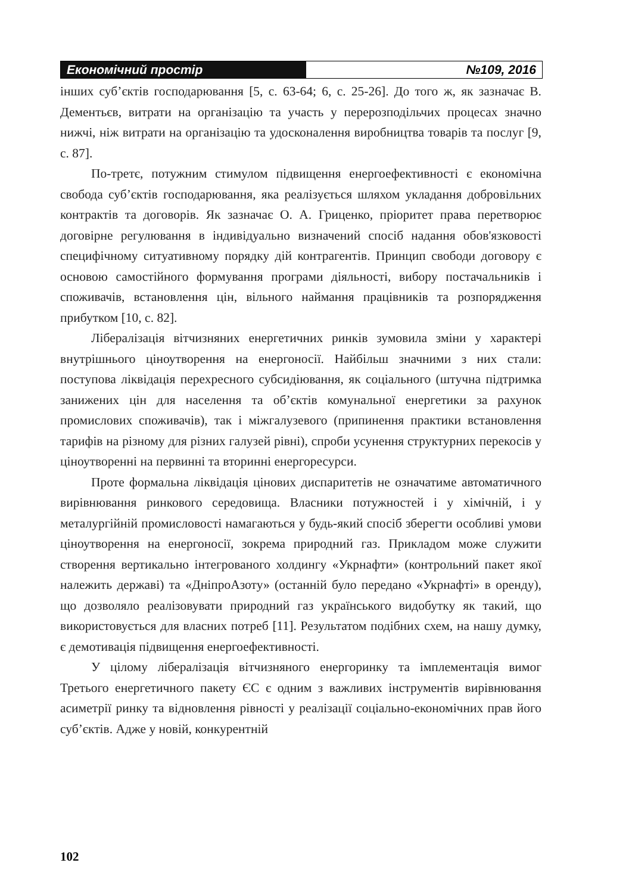Економічний простір №109, 2016
інших суб’єктів господарювання [5, с. 63-64; 6, с. 25-26]. До того ж, як зазначає В. Дементьєв, витрати на організацію та участь у перерозподільчих процесах значно нижчі, ніж витрати на організацію та удосконалення виробництва товарів та послуг [9, с. 87].
По-третє, потужним стимулом підвищення енергоефективності є економічна свобода суб’єктів господарювання, яка реалізується шляхом укладання добровільних контрактів та договорів. Як зазначає О. А. Гриценко, пріоритет права перетворює договірне регулювання в індивідуально визначений спосіб надання обов'язковості специфічному ситуативному порядку дій контрагентів. Принцип свободи договору є основою самостійного формування програми діяльності, вибору постачальників і споживачів, встановлення цін, вільного наймання працівників та розпорядження прибутком [10, с. 82].
Лібералізація вітчизняних енергетичних ринків зумовила зміни у характері внутрішнього ціноутворення на енергоносії. Найбільш значними з них стали: поступова ліквідація перехресного субсидіювання, як соціального (штучна підтримка занижених цін для населення та об’єктів комунальної енергетики за рахунок промислових споживачів), так і міжгалузевого (припинення практики встановлення тарифів на різному для різних галузей рівні), спроби усунення структурних перекосів у ціноутворенні на первинні та вторинні енергоресурси.
Проте формальна ліквідація цінових диспаритетів не означатиме автоматичного вирівнювання ринкового середовища. Власники потужностей і у хімічній, і у металургійній промисловості намагаються у будь-який спосіб зберегти особливі умови ціноутворення на енергоносії, зокрема природний газ. Прикладом може служити створення вертикально інтегрованого холдингу «Укрнафти» (контрольний пакет якої належить державі) та «ДніпроАзоту» (останній було передано «Укрнафті» в оренду), що дозволяло реалізовувати природний газ українського видобутку як такий, що використовується для власних потреб [11]. Результатом подібних схем, на нашу думку, є демотивація підвищення енергоефективності.
У цілому лібералізація вітчизняного енергоринку та імплементація вимог Третього енергетичного пакету ЄС є одним з важливих інструментів вирівнювання асиметрії ринку та відновлення рівності у реалізації соціально-економічних прав його суб’єктів. Адже у новій, конкурентній
102